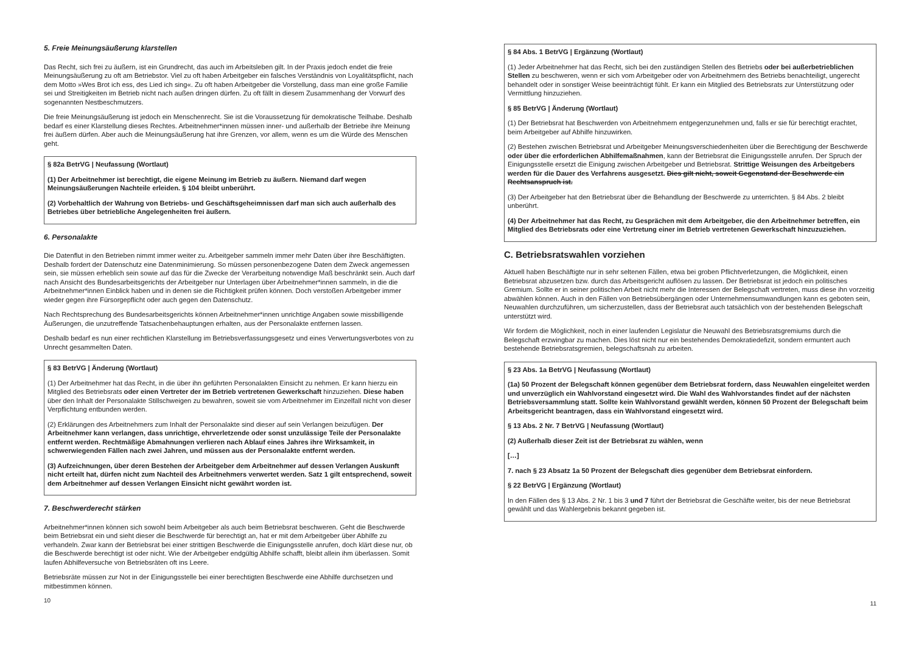5. Freie Meinungsäußerung klarstellen
Das Recht, sich frei zu äußern, ist ein Grundrecht, das auch im Arbeitsleben gilt. In der Praxis jedoch endet die freie Meinungsäußerung zu oft am Betriebstor. Viel zu oft haben Arbeitgeber ein falsches Verständnis von Loyalitätspflicht, nach dem Motto »Wes Brot ich ess, des Lied ich sing«. Zu oft haben Arbeitgeber die Vorstellung, dass man eine große Familie sei und Streitigkeiten im Betrieb nicht nach außen dringen dürfen. Zu oft fällt in diesem Zusammenhang der Vorwurf des sogenannten Nestbeschmutzers.
Die freie Meinungsäußerung ist jedoch ein Menschenrecht. Sie ist die Voraussetzung für demokratische Teilhabe. Deshalb bedarf es einer Klarstellung dieses Rechtes. Arbeitnehmer*innen müssen inner- und außerhalb der Betriebe ihre Meinung frei äußern dürfen. Aber auch die Meinungsäußerung hat ihre Grenzen, vor allem, wenn es um die Würde des Menschen geht.
§ 82a BetrVG | Neufassung (Wortlaut)
(1) Der Arbeitnehmer ist berechtigt, die eigene Meinung im Betrieb zu äußern. Niemand darf wegen Meinungsäußerungen Nachteile erleiden. § 104 bleibt unberührt.
(2) Vorbehaltlich der Wahrung von Betriebs- und Geschäftsgeheimnissen darf man sich auch außerhalb des Betriebes über betriebliche Angelegenheiten frei äußern.
6. Personalakte
Die Datenflut in den Betrieben nimmt immer weiter zu. Arbeitgeber sammeln immer mehr Daten über ihre Beschäftigten. Deshalb fordert der Datenschutz eine Datenminimierung. So müssen personenbezogene Daten dem Zweck angemessen sein, sie müssen erheblich sein sowie auf das für die Zwecke der Verarbeitung notwendige Maß beschränkt sein. Auch darf nach Ansicht des Bundesarbeitsgerichts der Arbeitgeber nur Unterlagen über Arbeitnehmer*innen sammeln, in die die Arbeitnehmer*innen Einblick haben und in denen sie die Richtigkeit prüfen können. Doch verstoßen Arbeitgeber immer wieder gegen ihre Fürsorgepflicht oder auch gegen den Datenschutz.
Nach Rechtsprechung des Bundesarbeitsgerichts können Arbeitnehmer*innen unrichtige Angaben sowie missbilligende Äußerungen, die unzutreffende Tatsachenbehauptungen erhalten, aus der Personalakte entfernen lassen.
Deshalb bedarf es nun einer rechtlichen Klarstellung im Betriebsverfassungsgesetz und eines Verwertungsverbotes von zu Unrecht gesammelten Daten.
§ 83 BetrVG | Änderung (Wortlaut)
(1) Der Arbeitnehmer hat das Recht, in die über ihn geführten Personalakten Einsicht zu nehmen. Er kann hierzu ein Mitglied des Betriebsrats oder einen Vertreter der im Betrieb vertretenen Gewerkschaft hinzuziehen. Diese haben über den Inhalt der Personalakte Stillschweigen zu bewahren, soweit sie vom Arbeitnehmer im Einzelfall nicht von dieser Verpflichtung entbunden werden.
(2) Erklärungen des Arbeitnehmers zum Inhalt der Personalakte sind dieser auf sein Verlangen beizufügen. Der Arbeitnehmer kann verlangen, dass unrichtige, ehrverletzende oder sonst unzulässige Teile der Personalakte entfernt werden. Rechtmäßige Abmahnungen verlieren nach Ablauf eines Jahres ihre Wirksamkeit, in schwerwiegenden Fällen nach zwei Jahren, und müssen aus der Personalakte entfernt werden.
(3) Aufzeichnungen, über deren Bestehen der Arbeitgeber dem Arbeitnehmer auf dessen Verlangen Auskunft nicht erteilt hat, dürfen nicht zum Nachteil des Arbeitnehmers verwertet werden. Satz 1 gilt entsprechend, soweit dem Arbeitnehmer auf dessen Verlangen Einsicht nicht gewährt worden ist.
7. Beschwerderecht stärken
Arbeitnehmer*innen können sich sowohl beim Arbeitgeber als auch beim Betriebsrat beschweren. Geht die Beschwerde beim Betriebsrat ein und sieht dieser die Beschwerde für berechtigt an, hat er mit dem Arbeitgeber über Abhilfe zu verhandeln. Zwar kann der Betriebsrat bei einer strittigen Beschwerde die Einigungsstelle anrufen, doch klärt diese nur, ob die Beschwerde berechtigt ist oder nicht. Wie der Arbeitgeber endgültig Abhilfe schafft, bleibt allein ihm überlassen. Somit laufen Abhilfeversuche von Betriebsräten oft ins Leere.
Betriebsräte müssen zur Not in der Einigungsstelle bei einer berechtigten Beschwerde eine Abhilfe durchsetzen und mitbestimmen können.
10
§ 84 Abs. 1 BetrVG | Ergänzung (Wortlaut)
(1) Jeder Arbeitnehmer hat das Recht, sich bei den zuständigen Stellen des Betriebs oder bei außerbetrieblichen Stellen zu beschweren, wenn er sich vom Arbeitgeber oder von Arbeitnehmern des Betriebs benachteiligt, ungerecht behandelt oder in sonstiger Weise beeinträchtigt fühlt. Er kann ein Mitglied des Betriebsrats zur Unterstützung oder Vermittlung hinzuziehen.
§ 85 BetrVG | Änderung (Wortlaut)
(1) Der Betriebsrat hat Beschwerden von Arbeitnehmern entgegenzunehmen und, falls er sie für berechtigt erachtet, beim Arbeitgeber auf Abhilfe hinzuwirken.
(2) Bestehen zwischen Betriebsrat und Arbeitgeber Meinungsverschiedenheiten über die Berechtigung der Beschwerde oder über die erforderlichen Abhilfemaßnahmen, kann der Betriebsrat die Einigungsstelle anrufen. Der Spruch der Einigungsstelle ersetzt die Einigung zwischen Arbeitgeber und Betriebsrat. Strittige Weisungen des Arbeitgebers werden für die Dauer des Verfahrens ausgesetzt. Dies gilt nicht, soweit Gegenstand der Beschwerde ein Rechtsanspruch ist.
(3) Der Arbeitgeber hat den Betriebsrat über die Behandlung der Beschwerde zu unterrichten. § 84 Abs. 2 bleibt unberührt.
(4) Der Arbeitnehmer hat das Recht, zu Gesprächen mit dem Arbeitgeber, die den Arbeitnehmer betreffen, ein Mitglied des Betriebsrats oder eine Vertretung einer im Betrieb vertretenen Gewerkschaft hinzuzuziehen.
C. Betriebsratswahlen vorziehen
Aktuell haben Beschäftigte nur in sehr seltenen Fällen, etwa bei groben Pflichtverletzungen, die Möglichkeit, einen Betriebsrat abzusetzen bzw. durch das Arbeitsgericht auflösen zu lassen. Der Betriebsrat ist jedoch ein politisches Gremium. Sollte er in seiner politischen Arbeit nicht mehr die Interessen der Belegschaft vertreten, muss diese ihn vorzeitig abwählen können. Auch in den Fällen von Betriebsübergängen oder Unternehmensumwandlungen kann es geboten sein, Neuwahlen durchzuführen, um sicherzustellen, dass der Betriebsrat auch tatsächlich von der bestehenden Belegschaft unterstützt wird.
Wir fordern die Möglichkeit, noch in einer laufenden Legislatur die Neuwahl des Betriebsratsgremiums durch die Belegschaft erzwingbar zu machen. Dies löst nicht nur ein bestehendes Demokratiedefizit, sondern ermuntert auch bestehende Betriebsratsgremien, belegschaftsnah zu arbeiten.
§ 23 Abs. 1a BetrVG | Neufassung (Wortlaut)
(1a) 50 Prozent der Belegschaft können gegenüber dem Betriebsrat fordern, dass Neuwahlen eingeleitet werden und unverzüglich ein Wahlvorstand eingesetzt wird. Die Wahl des Wahlvorstandes findet auf der nächsten Betriebsversammlung statt. Sollte kein Wahlvorstand gewählt werden, können 50 Prozent der Belegschaft beim Arbeitsgericht beantragen, dass ein Wahlvorstand eingesetzt wird.
§ 13 Abs. 2 Nr. 7 BetrVG | Neufassung (Wortlaut)
(2) Außerhalb dieser Zeit ist der Betriebsrat zu wählen, wenn
[…]
7. nach § 23 Absatz 1a 50 Prozent der Belegschaft dies gegenüber dem Betriebsrat einfordern.
§ 22 BetrVG | Ergänzung (Wortlaut)
In den Fällen des § 13 Abs. 2 Nr. 1 bis 3 und 7 führt der Betriebsrat die Geschäfte weiter, bis der neue Betriebsrat gewählt und das Wahlergebnis bekannt gegeben ist.
11